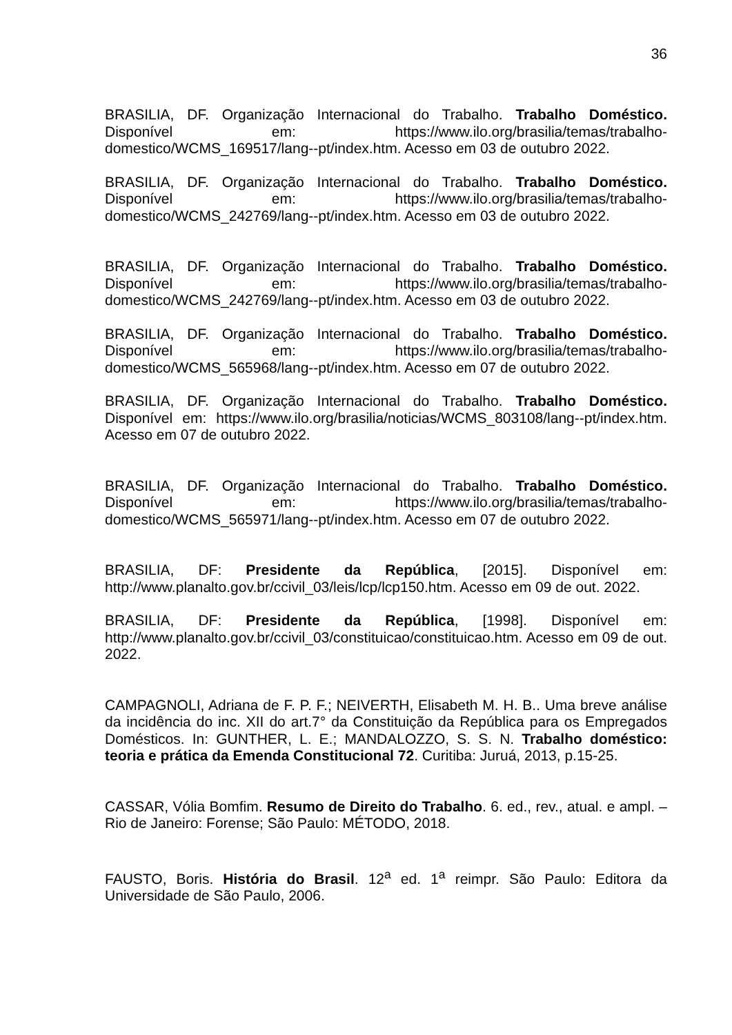36
BRASILIA, DF. Organização Internacional do Trabalho. Trabalho Doméstico. Disponível em: https://www.ilo.org/brasilia/temas/trabalho-domestico/WCMS_169517/lang--pt/index.htm. Acesso em 03 de outubro 2022.
BRASILIA, DF. Organização Internacional do Trabalho. Trabalho Doméstico. Disponível em: https://www.ilo.org/brasilia/temas/trabalho-domestico/WCMS_242769/lang--pt/index.htm. Acesso em 03 de outubro 2022.
BRASILIA, DF. Organização Internacional do Trabalho. Trabalho Doméstico. Disponível em: https://www.ilo.org/brasilia/temas/trabalho-domestico/WCMS_242769/lang--pt/index.htm. Acesso em 03 de outubro 2022.
BRASILIA, DF. Organização Internacional do Trabalho. Trabalho Doméstico. Disponível em: https://www.ilo.org/brasilia/temas/trabalho-domestico/WCMS_565968/lang--pt/index.htm. Acesso em 07 de outubro 2022.
BRASILIA, DF. Organização Internacional do Trabalho. Trabalho Doméstico. Disponível em: https://www.ilo.org/brasilia/noticias/WCMS_803108/lang--pt/index.htm. Acesso em 07 de outubro 2022.
BRASILIA, DF. Organização Internacional do Trabalho. Trabalho Doméstico. Disponível em: https://www.ilo.org/brasilia/temas/trabalho-domestico/WCMS_565971/lang--pt/index.htm. Acesso em 07 de outubro 2022.
BRASILIA, DF: Presidente da República, [2015]. Disponível em: http://www.planalto.gov.br/ccivil_03/leis/lcp/lcp150.htm. Acesso em 09 de out. 2022.
BRASILIA, DF: Presidente da República, [1998]. Disponível em: http://www.planalto.gov.br/ccivil_03/constituicao/constituicao.htm. Acesso em 09 de out. 2022.
CAMPAGNOLI, Adriana de F. P. F.; NEIVERTH, Elisabeth M. H. B.. Uma breve análise da incidência do inc. XII do art.7° da Constituição da República para os Empregados Domésticos. In: GUNTHER, L. E.; MANDALOZZO, S. S. N. Trabalho doméstico: teoria e prática da Emenda Constitucional 72. Curitiba: Juruá, 2013, p.15-25.
CASSAR, Vólia Bomfim. Resumo de Direito do Trabalho. 6. ed., rev., atual. e ampl. – Rio de Janeiro: Forense; São Paulo: MÉTODO, 2018.
FAUSTO, Boris. História do Brasil. 12<sup>a</sup> ed. 1<sup>a</sup> reimpr. São Paulo: Editora da Universidade de São Paulo, 2006.